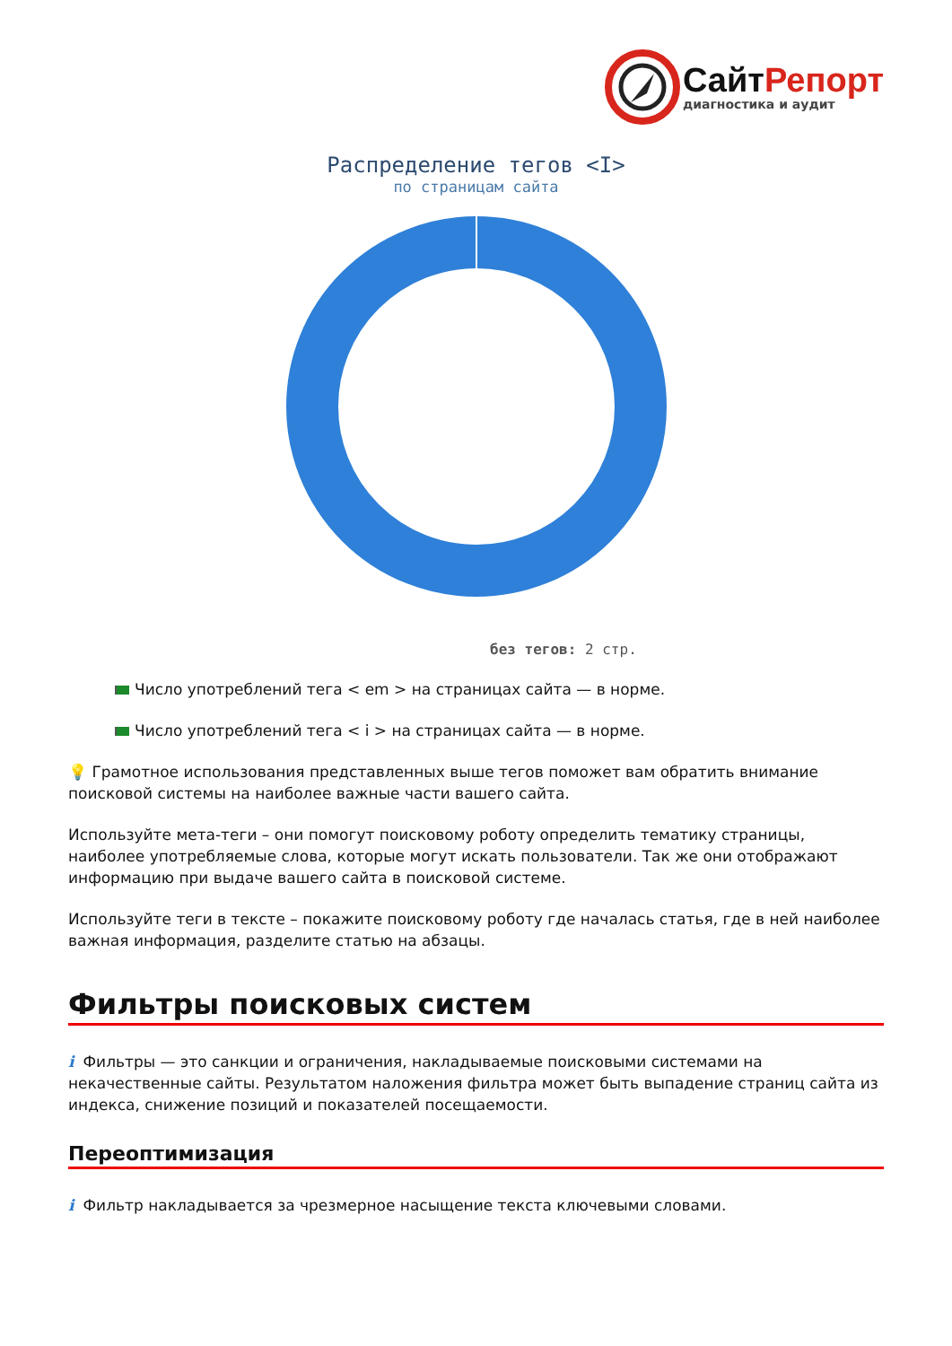СайтРепорт
диагностика и аудит
Распределение тегов <I>
по страницам сайта
без тегов: 2 стр.
Число употреблений тега < em > на страницах сайта — в норме.
Число употреблений тега < i > на страницах сайта — в норме.
💡 Грамотное использования представленных выше тегов поможет вам обратить внимание поисковой системы на наиболее важные части вашего сайта.
Используйте мета-теги – они помогут поисковому роботу определить тематику страницы, наиболее употребляемые слова, которые могут искать пользователи. Так же они отображают информацию при выдаче вашего сайта в поисковой системе.
Используйте теги в тексте – покажите поисковому роботу где началась статья, где в ней наиболее важная информация, разделите статью на абзацы.
Фильтры поисковых систем
i Фильтры — это санкции и ограничения, накладываемые поисковыми системами на некачественные сайты. Результатом наложения фильтра может быть выпадение страниц сайта из индекса, снижение позиций и показателей посещаемости.
Переоптимизация
i Фильтр накладывается за чрезмерное насыщение текста ключевыми словами.